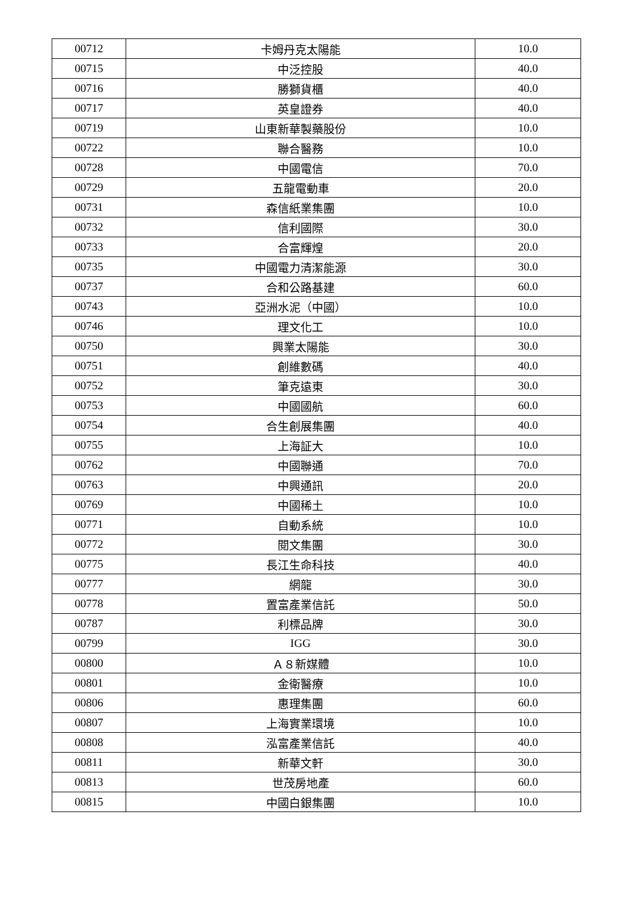| 00712 | 卡姆丹克太陽能 | 10.0 |
| 00715 | 中泛控股 | 40.0 |
| 00716 | 勝獅貨櫃 | 40.0 |
| 00717 | 英皇證券 | 40.0 |
| 00719 | 山東新華製藥股份 | 10.0 |
| 00722 | 聯合醫務 | 10.0 |
| 00728 | 中國電信 | 70.0 |
| 00729 | 五龍電動車 | 20.0 |
| 00731 | 森信紙業集團 | 10.0 |
| 00732 | 信利國際 | 30.0 |
| 00733 | 合富輝煌 | 20.0 |
| 00735 | 中國電力清潔能源 | 30.0 |
| 00737 | 合和公路基建 | 60.0 |
| 00743 | 亞洲水泥（中國） | 10.0 |
| 00746 | 理文化工 | 10.0 |
| 00750 | 興業太陽能 | 30.0 |
| 00751 | 創維數碼 | 40.0 |
| 00752 | 筆克遠東 | 30.0 |
| 00753 | 中國國航 | 60.0 |
| 00754 | 合生創展集團 | 40.0 |
| 00755 | 上海証大 | 10.0 |
| 00762 | 中國聯通 | 70.0 |
| 00763 | 中興通訊 | 20.0 |
| 00769 | 中國稀土 | 10.0 |
| 00771 | 自動系統 | 10.0 |
| 00772 | 閱文集團 | 30.0 |
| 00775 | 長江生命科技 | 40.0 |
| 00777 | 網龍 | 30.0 |
| 00778 | 置富產業信託 | 50.0 |
| 00787 | 利標品牌 | 30.0 |
| 00799 | IGG | 30.0 |
| 00800 | Ａ８新媒體 | 10.0 |
| 00801 | 金衛醫療 | 10.0 |
| 00806 | 惠理集團 | 60.0 |
| 00807 | 上海實業環境 | 10.0 |
| 00808 | 泓富產業信託 | 40.0 |
| 00811 | 新華文軒 | 30.0 |
| 00813 | 世茂房地產 | 60.0 |
| 00815 | 中國白銀集團 | 10.0 |